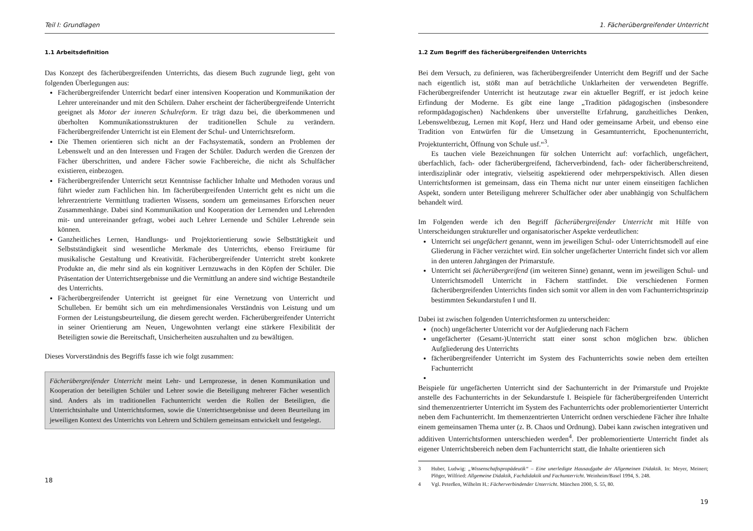Teil I: Grundlagen
1.1 Arbeitsdefinition
Das Konzept des fächerübergreifenden Unterrichts, das diesem Buch zugrunde liegt, geht von folgenden Überlegungen aus:
Fächerübergreifender Unterricht bedarf einer intensiven Kooperation und Kommunikation der Lehrer untereinander und mit den Schülern. Daher erscheint der fächerübergreifende Unterricht geeignet als Motor der inneren Schulreform. Er trägt dazu bei, die überkommenen und überholten Kommunikationsstrukturen der traditionellen Schule zu verändern. Fächerübergreifender Unterricht ist ein Element der Schul- und Unterrichtsreform.
Die Themen orientieren sich nicht an der Fachsystematik, sondern an Problemen der Lebenswelt und an den Interessen und Fragen der Schüler. Dadurch werden die Grenzen der Fächer überschritten, und andere Fächer sowie Fachbereiche, die nicht als Schulfächer existieren, einbezogen.
Fächerübergreifender Unterricht setzt Kenntnisse fachlicher Inhalte und Methoden voraus und führt wieder zum Fachlichen hin. Im fächerübergreifenden Unterricht geht es nicht um die lehrerzentrierte Vermittlung tradierten Wissens, sondern um gemeinsames Erforschen neuer Zusammenhänge. Dabei sind Kommunikation und Kooperation der Lernenden und Lehrenden mit- und untereinander gefragt, wobei auch Lehrer Lernende und Schüler Lehrende sein können.
Ganzheitliches Lernen, Handlungs- und Projektorientierung sowie Selbsttätigkeit und Selbstständigkeit sind wesentliche Merkmale des Unterrichts, ebenso Freiräume für musikalische Gestaltung und Kreativität. Fächerübergreifender Unterricht strebt konkrete Produkte an, die mehr sind als ein kognitiver Lernzuwachs in den Köpfen der Schüler. Die Präsentation der Unterrichtsergebnisse und die Vermittlung an andere sind wichtige Bestandteile des Unterrichts.
Fächerübergreifender Unterricht ist geeignet für eine Vernetzung von Unterricht und Schulleben. Er bemüht sich um ein mehrdimensionales Verständnis von Leistung und um Formen der Leistungsbeurteilung, die diesem gerecht werden. Fächerübergreifender Unterricht in seiner Orientierung am Neuen, Ungewohnten verlangt eine stärkere Flexibilität der Beteiligten sowie die Bereitschaft, Unsicherheiten auszuhalten und zu bewältigen.
Dieses Vorverständnis des Begriffs fasse ich wie folgt zusammen:
Fächerübergreifender Unterricht meint Lehr- und Lernprozesse, in denen Kommunikation und Kooperation der beteiligten Schüler und Lehrer sowie die Beteiligung mehrerer Fächer wesentlich sind. Anders als im traditionellen Fachunterricht werden die Rollen der Beteiligten, die Unterrichtsinhalte und Unterrichtsformen, sowie die Unterrichtsergebnisse und deren Beurteilung im jeweiligen Kontext des Unterrichts von Lehrern und Schülern gemeinsam entwickelt und festgelegt.
18
1. Fächerübergreifender Unterricht
1.2 Zum Begriff des fächerübergreifenden Unterrichts
Bei dem Versuch, zu definieren, was fächerübergreifender Unterricht dem Begriff und der Sache nach eigentlich ist, stößt man auf beträchtliche Unklarheiten der verwendeten Begriffe. Fächerübergreifender Unterricht ist heutzutage zwar ein aktueller Begriff, er ist jedoch keine Erfindung der Moderne. Es gibt eine lange „Tradition pädagogischen (insbesondere reformpädagogischen) Nachdenkens über unverstellte Erfahrung, ganzheitliches Denken, Lebensweltbezug, Lernen mit Kopf, Herz und Hand oder gemeinsame Arbeit, und ebenso eine Tradition von Entwürfen für die Umsetzung in Gesamtunterricht, Epochenunterricht, Projektunterricht, Öffnung von Schule usf.“<sup>3</sup>.
Es tauchen viele Bezeichnungen für solchen Unterricht auf: vorfachlich, ungefächert, überfachlich, fach- oder fächerübergreifend, fächerverbindend, fach- oder fächerüberschreitend, interdisziplinär oder integrativ, vielseitig aspektierend oder mehrperspektivisch. Allen diesen Unterrichtsformen ist gemeinsam, dass ein Thema nicht nur unter einem einseitigen fachlichen Aspekt, sondern unter Beteiligung mehrerer Schulfächer oder aber unabhängig von Schulfächern behandelt wird.
Im Folgenden werde ich den Begriff fächerübergreifender Unterricht mit Hilfe von Unterscheidungen struktureller und organisatorischer Aspekte verdeutlichen:
Unterricht sei ungefächert genannt, wenn im jeweiligen Schul- oder Unterrichtsmodell auf eine Gliederung in Fächer verzichtet wird. Ein solcher ungefächerter Unterricht findet sich vor allem in den unteren Jahrgängen der Primarstufe.
Unterricht sei fächerübergreifend (im weiteren Sinne) genannt, wenn im jeweiligen Schul- und Unterrichtsmodell Unterricht in Fächern stattfindet. Die verschiedenen Formen fächerübergreifenden Unterrichts finden sich somit vor allem in den vom Fachunterrichtsprinzip bestimmten Sekundarstufen I und II.
Dabei ist zwischen folgenden Unterrichtsformen zu unterscheiden:
(noch) ungefächerter Unterricht vor der Aufgliederung nach Fächern
ungefächerter (Gesamt-)Unterricht statt einer sonst schon möglichen bzw. üblichen Aufgliederung des Unterrichts
fächerübergreifender Unterricht im System des Fachunterrichts sowie neben dem erteilten Fachunterricht
Beispiele für ungefächerten Unterricht sind der Sachunterricht in der Primarstufe und Projekte anstelle des Fachunterrichts in der Sekundarstufe I. Beispiele für fächerübergreifenden Unterricht sind themenzentrierter Unterricht im System des Fachunterrichts oder problemorientierter Unterricht neben dem Fachunterricht. Im themenzentrierten Unterricht ordnen verschiedene Fächer ihre Inhalte einem gemeinsamen Thema unter (z. B. Chaos und Ordnung). Dabei kann zwischen integrativen und additiven Unterrichtsformen unterschieden werden<sup>4</sup>. Der problemorientierte Unterricht findet als eigener Unterrichtsbereich neben dem Fachunterricht statt, die Inhalte orientieren sich
3 Huber, Ludwig: „Wissenschaftspropädeutik“ – Eine unerledigte Hausaufgabe der Allgemeinen Didaktik. In: Meyer, Meinert; Plöger, Wilfried: Allgemeine Didaktik, Fachdidaktik und Fachunterricht. Weinheim/Basel 1994, S. 248.
4 Vgl. Peterßen, Wilhelm H.: Fächerverbindender Unterricht. München 2000, S. 55, 80.
19